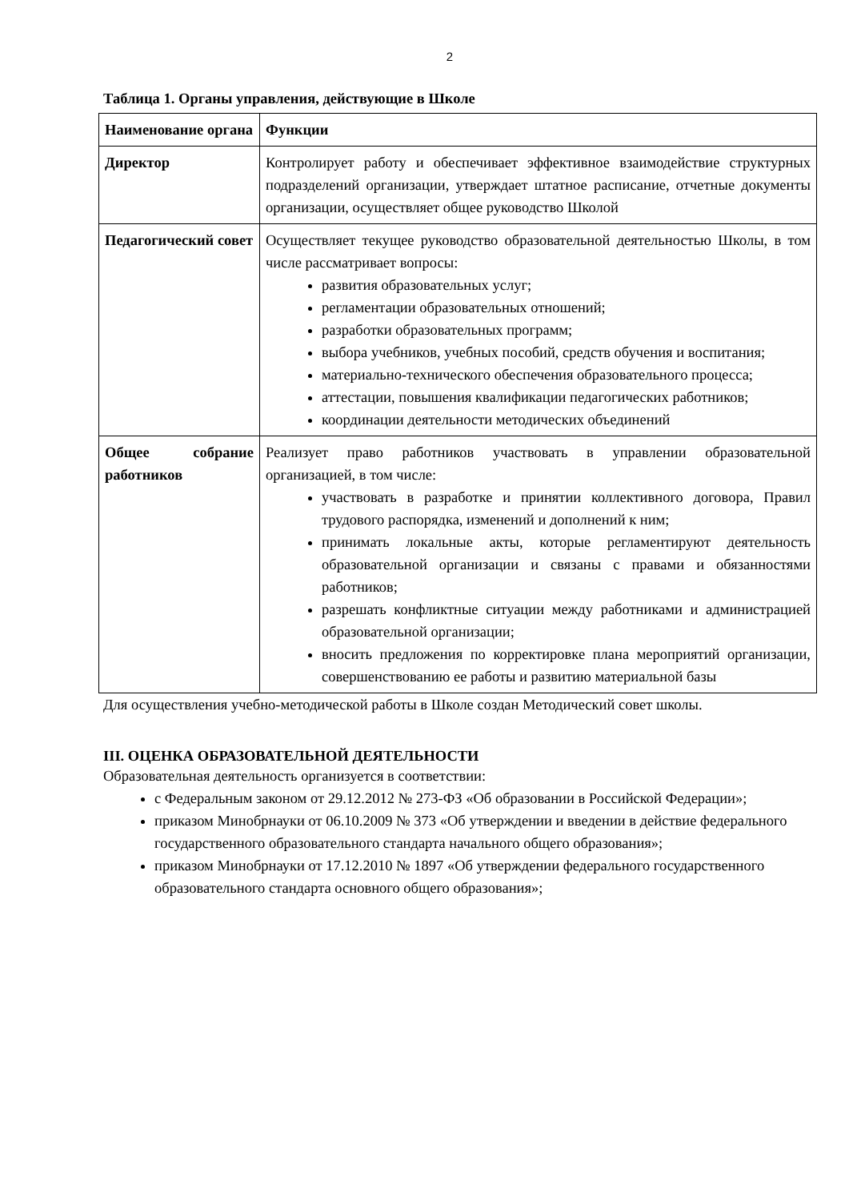2
Таблица 1. Органы управления, действующие в Школе
| Наименование органа | Функции |
| Директор | Контролирует работу и обеспечивает эффективное взаимодействие структурных подразделений организации, утверждает штатное расписание, отчетные документы организации, осуществляет общее руководство Школой |
| Педагогический совет | Осуществляет текущее руководство образовательной деятельностью Школы, в том числе рассматривает вопросы: развития образовательных услуг; регламентации образовательных отношений; разработки образовательных программ; выбора учебников, учебных пособий, средств обучения и воспитания; материально-технического обеспечения образовательного процесса; аттестации, повышения квалификации педагогических работников; координации деятельности методических объединений |
| Общее собрание работников | Реализует право работников участвовать в управлении образовательной организацией, в том числе: участвовать в разработке и принятии коллективного договора, Правил трудового распорядка, изменений и дополнений к ним; принимать локальные акты, которые регламентируют деятельность образовательной организации и связаны с правами и обязанностями работников; разрешать конфликтные ситуации между работниками и администрацией образовательной организации; вносить предложения по корректировке плана мероприятий организации, совершенствованию ее работы и развитию материальной базы |
Для осуществления учебно-методической работы в Школе создан Методический совет школы.
III. ОЦЕНКА ОБРАЗОВАТЕЛЬНОЙ ДЕЯТЕЛЬНОСТИ
Образовательная деятельность организуется в соответствии:
с Федеральным законом от 29.12.2012 № 273-ФЗ «Об образовании в Российской Федерации»;
приказом Минобрнауки от 06.10.2009 № 373 «Об утверждении и введении в действие федерального государственного образовательного стандарта начального общего образования»;
приказом Минобрнауки от 17.12.2010 № 1897 «Об утверждении федерального государственного образовательного стандарта основного общего образования»;